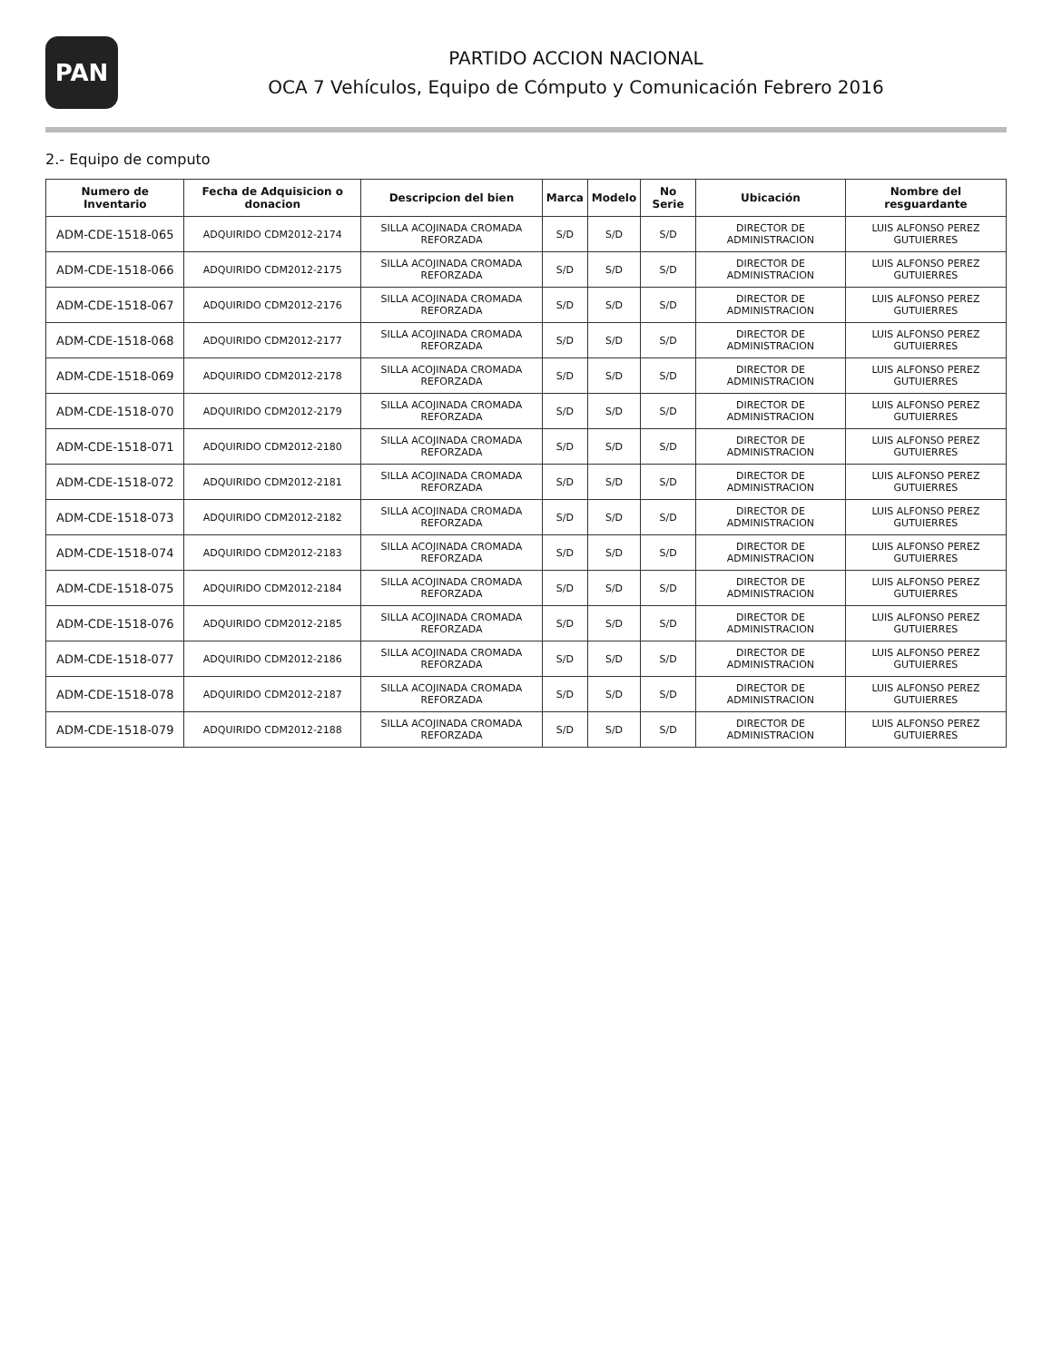PAN
PARTIDO ACCION NACIONAL
OCA 7 Vehículos, Equipo de Cómputo y Comunicación Febrero 2016
2.- Equipo de computo
| Numero de Inventario | Fecha de Adquisicion o donacion | Descripcion del bien | Marca | Modelo | No Serie | Ubicación | Nombre del resguardante |
| --- | --- | --- | --- | --- | --- | --- | --- |
| ADM-CDE-1518-065 | ADQUIRIDO CDM2012-2174 | SILLA ACOJINADA CROMADA REFORZADA | S/D | S/D | S/D | DIRECTOR DE ADMINISTRACION | LUIS ALFONSO PEREZ GUTUIERRES |
| ADM-CDE-1518-066 | ADQUIRIDO CDM2012-2175 | SILLA ACOJINADA CROMADA REFORZADA | S/D | S/D | S/D | DIRECTOR DE ADMINISTRACION | LUIS ALFONSO PEREZ GUTUIERRES |
| ADM-CDE-1518-067 | ADQUIRIDO CDM2012-2176 | SILLA ACOJINADA CROMADA REFORZADA | S/D | S/D | S/D | DIRECTOR DE ADMINISTRACION | LUIS ALFONSO PEREZ GUTUIERRES |
| ADM-CDE-1518-068 | ADQUIRIDO CDM2012-2177 | SILLA ACOJINADA CROMADA REFORZADA | S/D | S/D | S/D | DIRECTOR DE ADMINISTRACION | LUIS ALFONSO PEREZ GUTUIERRES |
| ADM-CDE-1518-069 | ADQUIRIDO CDM2012-2178 | SILLA ACOJINADA CROMADA REFORZADA | S/D | S/D | S/D | DIRECTOR DE ADMINISTRACION | LUIS ALFONSO PEREZ GUTUIERRES |
| ADM-CDE-1518-070 | ADQUIRIDO CDM2012-2179 | SILLA ACOJINADA CROMADA REFORZADA | S/D | S/D | S/D | DIRECTOR DE ADMINISTRACION | LUIS ALFONSO PEREZ GUTUIERRES |
| ADM-CDE-1518-071 | ADQUIRIDO CDM2012-2180 | SILLA ACOJINADA CROMADA REFORZADA | S/D | S/D | S/D | DIRECTOR DE ADMINISTRACION | LUIS ALFONSO PEREZ GUTUIERRES |
| ADM-CDE-1518-072 | ADQUIRIDO CDM2012-2181 | SILLA ACOJINADA CROMADA REFORZADA | S/D | S/D | S/D | DIRECTOR DE ADMINISTRACION | LUIS ALFONSO PEREZ GUTUIERRES |
| ADM-CDE-1518-073 | ADQUIRIDO CDM2012-2182 | SILLA ACOJINADA CROMADA REFORZADA | S/D | S/D | S/D | DIRECTOR DE ADMINISTRACION | LUIS ALFONSO PEREZ GUTUIERRES |
| ADM-CDE-1518-074 | ADQUIRIDO CDM2012-2183 | SILLA ACOJINADA CROMADA REFORZADA | S/D | S/D | S/D | DIRECTOR DE ADMINISTRACION | LUIS ALFONSO PEREZ GUTUIERRES |
| ADM-CDE-1518-075 | ADQUIRIDO CDM2012-2184 | SILLA ACOJINADA CROMADA REFORZADA | S/D | S/D | S/D | DIRECTOR DE ADMINISTRACION | LUIS ALFONSO PEREZ GUTUIERRES |
| ADM-CDE-1518-076 | ADQUIRIDO CDM2012-2185 | SILLA ACOJINADA CROMADA REFORZADA | S/D | S/D | S/D | DIRECTOR DE ADMINISTRACION | LUIS ALFONSO PEREZ GUTUIERRES |
| ADM-CDE-1518-077 | ADQUIRIDO CDM2012-2186 | SILLA ACOJINADA CROMADA REFORZADA | S/D | S/D | S/D | DIRECTOR DE ADMINISTRACION | LUIS ALFONSO PEREZ GUTUIERRES |
| ADM-CDE-1518-078 | ADQUIRIDO CDM2012-2187 | SILLA ACOJINADA CROMADA REFORZADA | S/D | S/D | S/D | DIRECTOR DE ADMINISTRACION | LUIS ALFONSO PEREZ GUTUIERRES |
| ADM-CDE-1518-079 | ADQUIRIDO CDM2012-2188 | SILLA ACOJINADA CROMADA REFORZADA | S/D | S/D | S/D | DIRECTOR DE ADMINISTRACION | LUIS ALFONSO PEREZ GUTUIERRES |